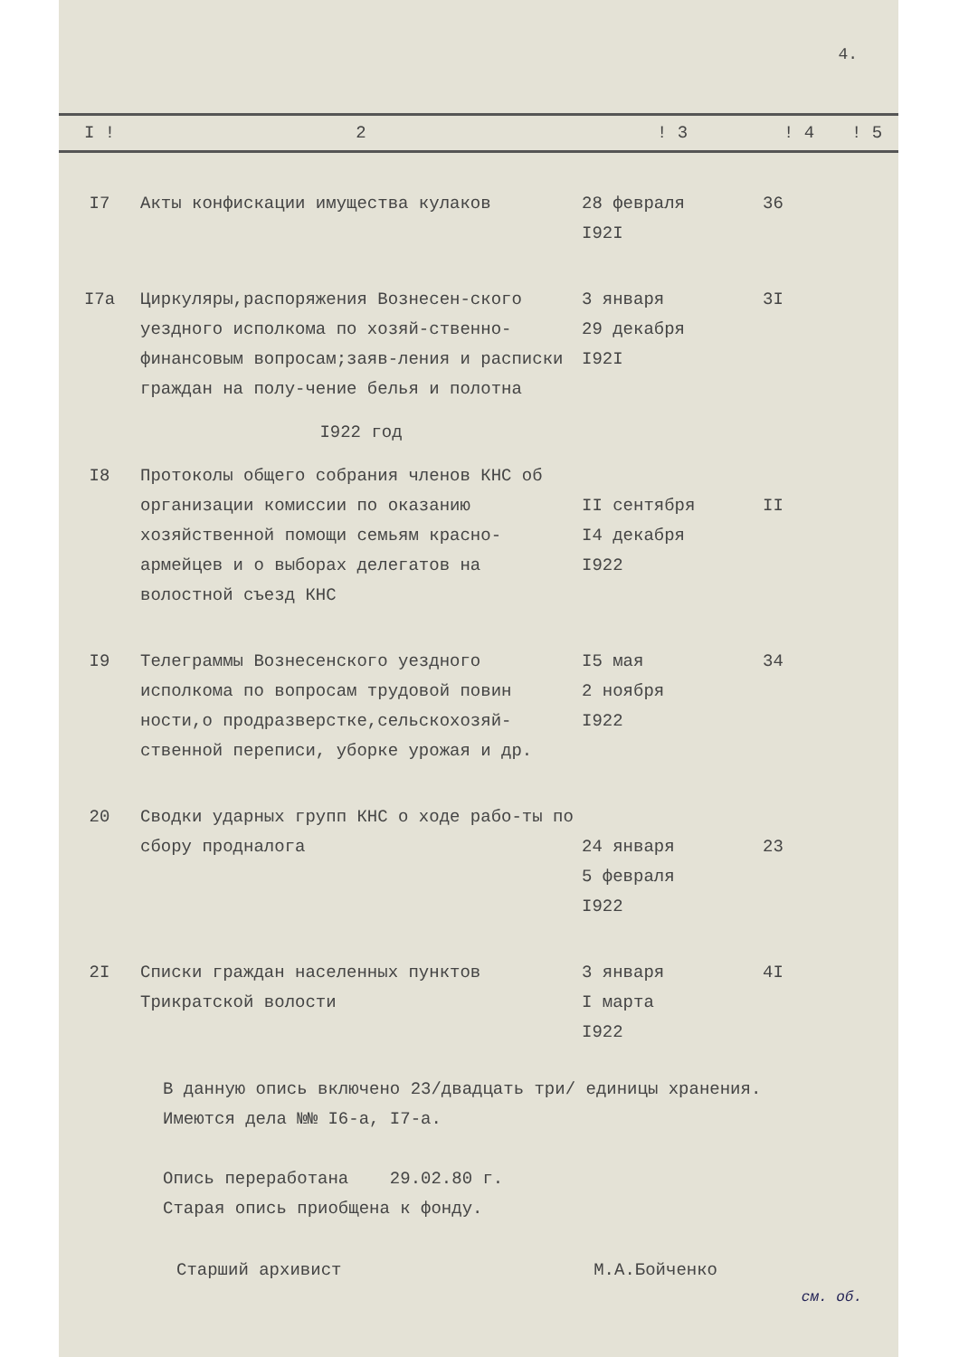4.
| I ! | 2 | ! 3 | ! 4 | ! 5 |
| --- | --- | --- | --- | --- |
| I7 | Акты конфискации имущества кулаков | 28 февраля I92I | 36 | |
| I7а | Циркуляры,распоряжения Вознесен-ского уездного исполкома по хозяй-ственно-финансовым вопросам;заяв-ления и расписки граждан на полу-чение белья и полотна | 3 января 29 декабря I92I | 3I | |
| | I922 год | | | |
| I8 | Протоколы общего собрания членов КНС об организации комиссии по оказанию хозяйственной помощи семьям красно-армейцев и о выборах делегатов на волостной съезд КНС | II сентября I4 декабря I922 | II | |
| I9 | Телеграммы Вознесенского уездного исполкома по вопросам трудовой повин ности,о продразверстке,сельскохозяй-ственной переписи, уборке урожая и др. | I5 мая 2 ноября I922 | 34 | |
| 20 | Сводки ударных групп КНС о ходе рабо-ты по сбору продналога | 24 января 5 февраля I922 | 23 | |
| 2I | Списки граждан населенных пунктов Трикратской волости | 3 января I марта I922 | 4I | |
В данную опись включено 23/двадцать три/ единицы хранения.
Имеются дела №№ I6-а, I7-а.
Опись переработана 29.02.80 г.
Старая опись приобщена к фонду.
Старший архивист М.А.Бойченко
см. об.